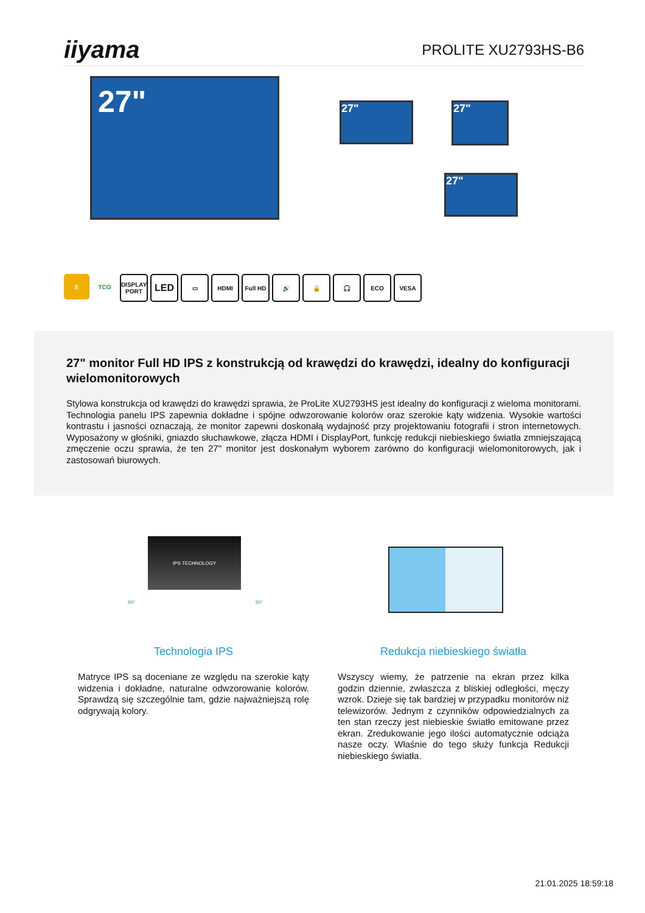iiyama
PROLITE XU2793HS-B6
27" 27" 27"
27"
E TCO DISPLAY PORT
LED
▭ HDMI Full HD 🔊 🔒 🎧 ECO VESA
27" monitor Full HD IPS z konstrukcją od krawędzi do krawędzi, idealny do konfiguracji wielomonitorowych
Stylowa konstrukcja od krawędzi do krawędzi sprawia, że ProLite XU2793HS jest idealny do konfiguracji z wieloma monitorami. Technologia panelu IPS zapewnia dokładne i spójne odwzorowanie kolorów oraz szerokie kąty widzenia. Wysokie wartości kontrastu i jasności oznaczają, że monitor zapewni doskonałą wydajność przy projektowaniu fotografii i stron internetowych. Wyposażony w głośniki, gniazdo słuchawkowe, złącza HDMI i DisplayPort, funkcję redukcji niebieskiego światła zmniejszającą zmęczenie oczu sprawia, że ten 27" monitor jest doskonałym wyborem zarówno do konfiguracji wielomonitorowych, jak i zastosowań biurowych.
IPS TECHNOLOGY
89° 89°
Technologia IPS
Matryce IPS są doceniane ze względu na szerokie kąty widzenia i dokładne, naturalne odwzorowanie kolorów. Sprawdzą się szczególnie tam, gdzie najważniejszą rolę odgrywają kolory.
Redukcja niebieskiego światła
Wszyscy wiemy, że patrzenie na ekran przez kilka godzin dziennie, zwłaszcza z bliskiej odległości, męczy wzrok. Dzieje się tak bardziej w przypadku monitorów niż telewizorów. Jednym z czynników odpowiedzialnych za ten stan rzeczy jest niebieskie światło emitowane przez ekran. Zredukowanie jego ilości automatycznie odciąża nasze oczy. Właśnie do tego służy funkcja Redukcji niebieskiego światła.
21.01.2025 18:59:18